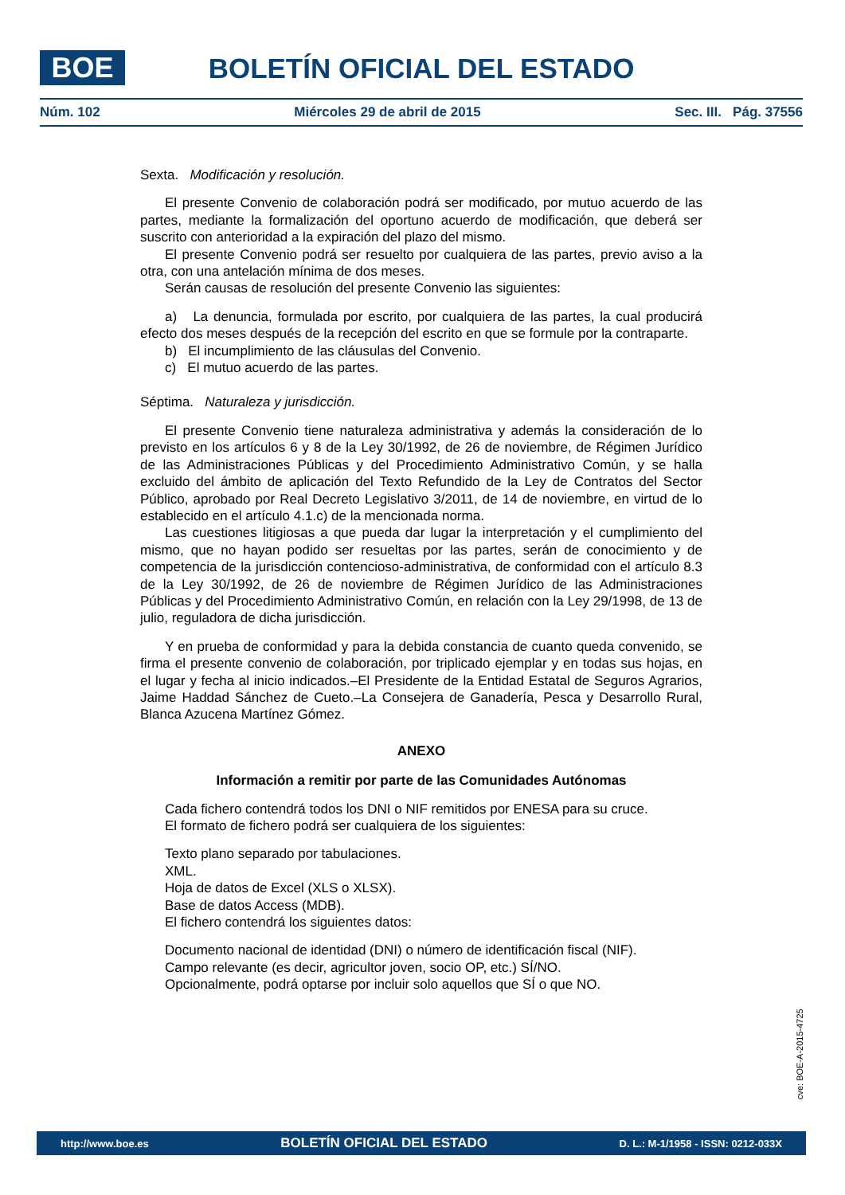BOE BOLETÍN OFICIAL DEL ESTADO
Núm. 102 Miércoles 29 de abril de 2015 Sec. III. Pág. 37556
Sexta. Modificación y resolución.
El presente Convenio de colaboración podrá ser modificado, por mutuo acuerdo de las partes, mediante la formalización del oportuno acuerdo de modificación, que deberá ser suscrito con anterioridad a la expiración del plazo del mismo.
El presente Convenio podrá ser resuelto por cualquiera de las partes, previo aviso a la otra, con una antelación mínima de dos meses.
Serán causas de resolución del presente Convenio las siguientes:
a) La denuncia, formulada por escrito, por cualquiera de las partes, la cual producirá efecto dos meses después de la recepción del escrito en que se formule por la contraparte.
b) El incumplimiento de las cláusulas del Convenio.
c) El mutuo acuerdo de las partes.
Séptima. Naturaleza y jurisdicción.
El presente Convenio tiene naturaleza administrativa y además la consideración de lo previsto en los artículos 6 y 8 de la Ley 30/1992, de 26 de noviembre, de Régimen Jurídico de las Administraciones Públicas y del Procedimiento Administrativo Común, y se halla excluido del ámbito de aplicación del Texto Refundido de la Ley de Contratos del Sector Público, aprobado por Real Decreto Legislativo 3/2011, de 14 de noviembre, en virtud de lo establecido en el artículo 4.1.c) de la mencionada norma.
Las cuestiones litigiosas a que pueda dar lugar la interpretación y el cumplimiento del mismo, que no hayan podido ser resueltas por las partes, serán de conocimiento y de competencia de la jurisdicción contencioso-administrativa, de conformidad con el artículo 8.3 de la Ley 30/1992, de 26 de noviembre de Régimen Jurídico de las Administraciones Públicas y del Procedimiento Administrativo Común, en relación con la Ley 29/1998, de 13 de julio, reguladora de dicha jurisdicción.
Y en prueba de conformidad y para la debida constancia de cuanto queda convenido, se firma el presente convenio de colaboración, por triplicado ejemplar y en todas sus hojas, en el lugar y fecha al inicio indicados.–El Presidente de la Entidad Estatal de Seguros Agrarios, Jaime Haddad Sánchez de Cueto.–La Consejera de Ganadería, Pesca y Desarrollo Rural, Blanca Azucena Martínez Gómez.
ANEXO
Información a remitir por parte de las Comunidades Autónomas
Cada fichero contendrá todos los DNI o NIF remitidos por ENESA para su cruce.
El formato de fichero podrá ser cualquiera de los siguientes:
Texto plano separado por tabulaciones.
XML.
Hoja de datos de Excel (XLS o XLSX).
Base de datos Access (MDB).
El fichero contendrá los siguientes datos:
Documento nacional de identidad (DNI) o número de identificación fiscal (NIF).
Campo relevante (es decir, agricultor joven, socio OP, etc.) SÍ/NO.
Opcionalmente, podrá optarse por incluir solo aquellos que SÍ o que NO.
cve: BOE-A-2015-4725
http://www.boe.es BOLETÍN OFICIAL DEL ESTADO D. L.: M-1/1958 - ISSN: 0212-033X